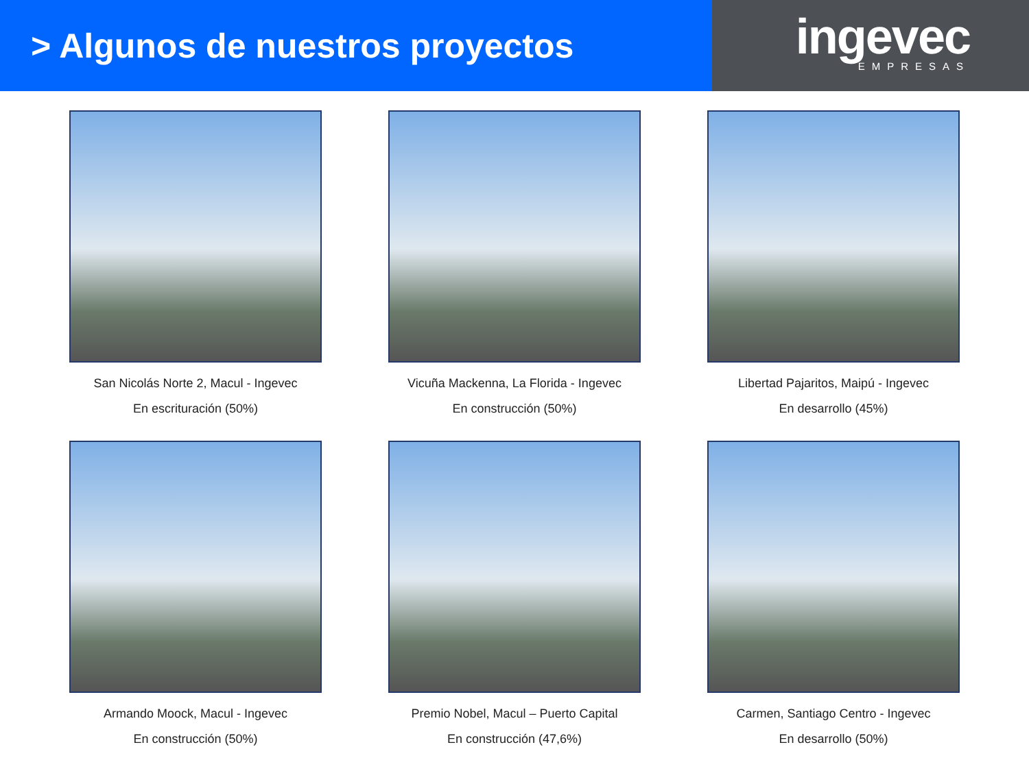> Algunos de nuestros proyectos
ingevec
EMPRESAS
San Nicolás Norte 2, Macul - Ingevec
En escrituración (50%)
Vicuña Mackenna, La Florida - Ingevec
En construcción (50%)
Libertad Pajaritos, Maipú - Ingevec
En desarrollo (45%)
Armando Moock, Macul - Ingevec
En construcción (50%)
Premio Nobel, Macul – Puerto Capital
En construcción (47,6%)
Carmen, Santiago Centro - Ingevec
En desarrollo (50%)